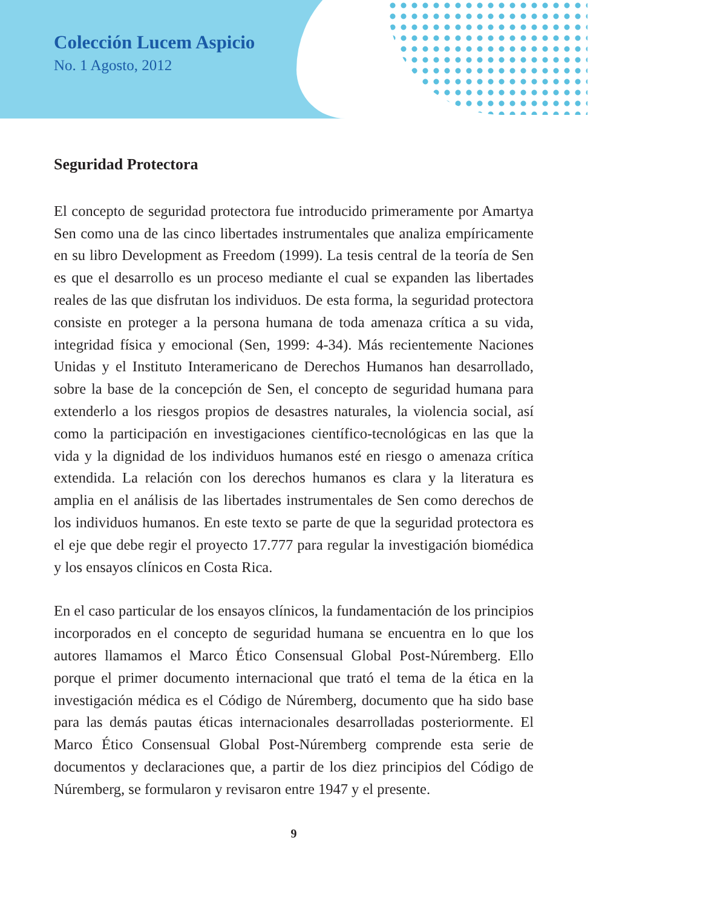Colección Lucem Aspicio
No. 1 Agosto, 2012
Seguridad Protectora
El concepto de seguridad protectora fue introducido primeramente por Amartya Sen como una de las cinco libertades instrumentales que analiza empíricamente en su libro Development as Freedom (1999). La tesis central de la teoría de Sen es que el desarrollo es un proceso mediante el cual se expanden las libertades reales de las que disfrutan los individuos. De esta forma, la seguridad protectora consiste en proteger a la persona humana de toda amenaza crítica a su vida, integridad física y emocional (Sen, 1999: 4-34). Más recientemente Naciones Unidas y el Instituto Interamericano de Derechos Humanos han desarrollado, sobre la base de la concepción de Sen, el concepto de seguridad humana para extenderlo a los riesgos propios de desastres naturales, la violencia social, así como la participación en investigaciones científico-tecnológicas en las que la vida y la dignidad de los individuos humanos esté en riesgo o amenaza crítica extendida. La relación con los derechos humanos es clara y la literatura es amplia en el análisis de las libertades instrumentales de Sen como derechos de los individuos humanos. En este texto se parte de que la seguridad protectora es el eje que debe regir el proyecto 17.777 para regular la investigación biomédica y los ensayos clínicos en Costa Rica.
En el caso particular de los ensayos clínicos, la fundamentación de los principios incorporados en el concepto de seguridad humana se encuentra en lo que los autores llamamos el Marco Ético Consensual Global Post-Núremberg. Ello porque el primer documento internacional que trató el tema de la ética en la investigación médica es el Código de Núremberg, documento que ha sido base para las demás pautas éticas internacionales desarrolladas posteriormente. El Marco Ético Consensual Global Post-Núremberg comprende esta serie de documentos y declaraciones que, a partir de los diez principios del Código de Núremberg, se formularon y revisaron entre 1947 y el presente.
9